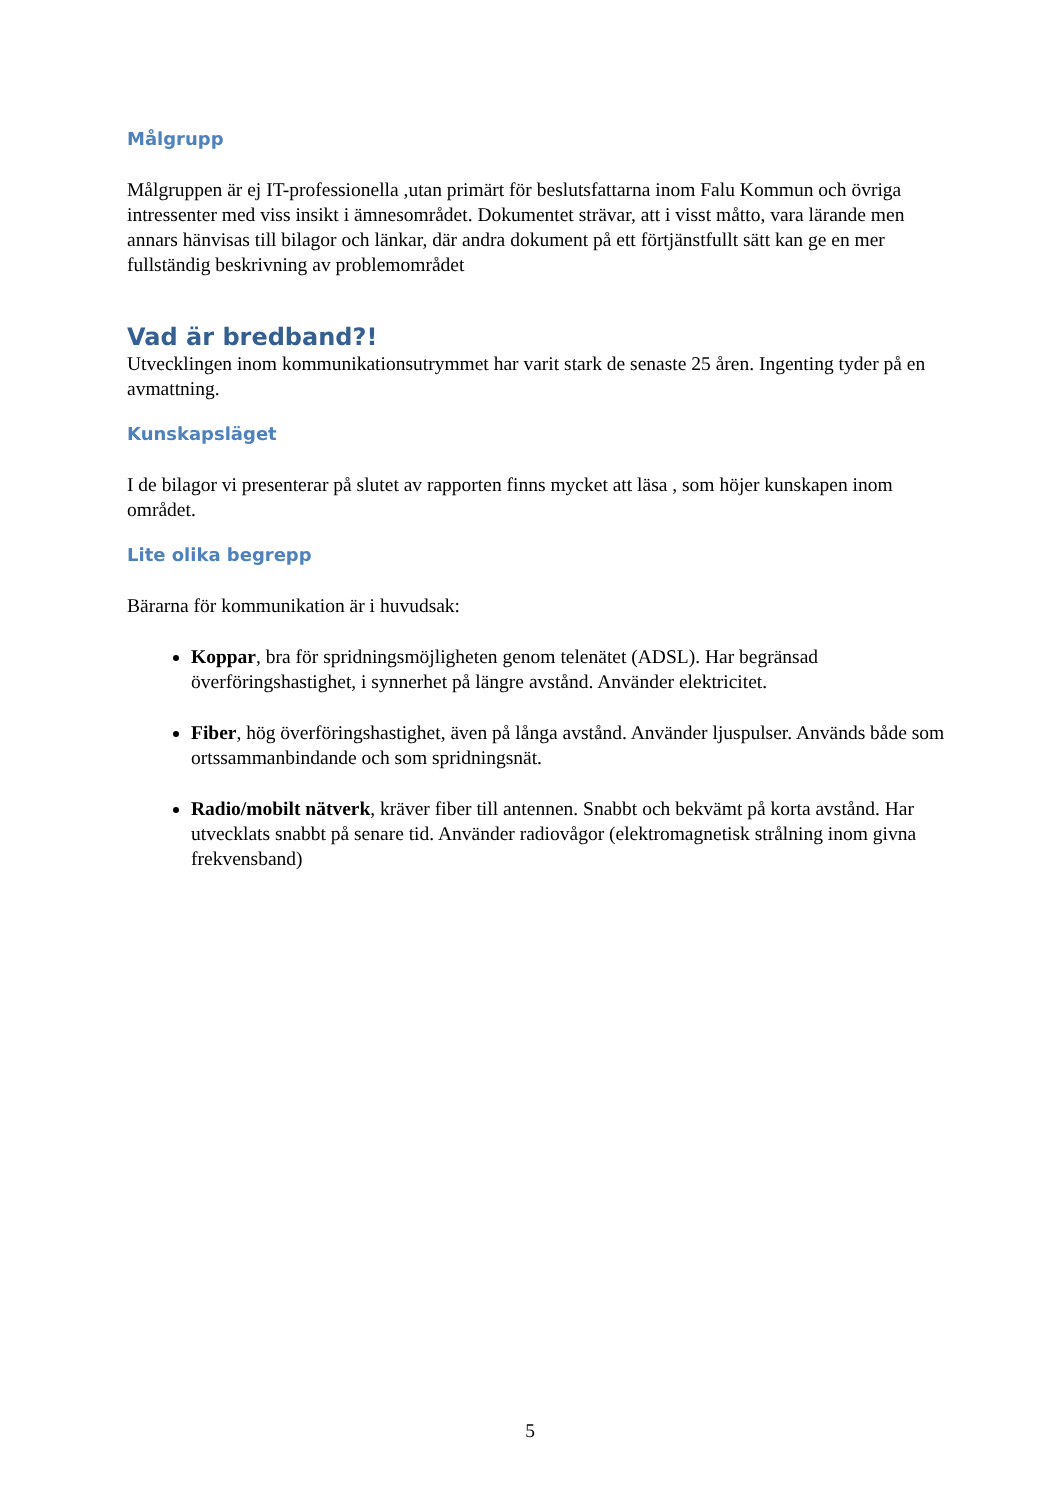Målgrupp
Målgruppen är ej IT-professionella ,utan primärt för beslutsfattarna inom Falu Kommun och övriga intressenter med viss insikt i ämnesområdet. Dokumentet strävar, att i visst måtto, vara lärande men annars hänvisas till bilagor och länkar, där andra dokument på ett förtjänstfullt sätt kan ge en mer fullständig beskrivning av problemområdet
Vad är bredband?!
Utvecklingen inom kommunikationsutrymmet har varit stark de senaste 25 åren. Ingenting tyder på en avmattning.
Kunskapsläget
I de bilagor vi presenterar på slutet av rapporten finns mycket att läsa , som höjer kunskapen inom området.
Lite olika begrepp
Bärarna för kommunikation är i huvudsak:
Koppar, bra för spridningsmöjligheten genom telenätet (ADSL). Har begränsad överföringshastighet, i synnerhet på längre avstånd. Använder elektricitet.
Fiber, hög överföringshastighet, även på långa avstånd. Använder ljuspulser. Används både som ortssammanbindande och som spridningsnät.
Radio/mobilt nätverk, kräver fiber till antennen. Snabbt och bekvämt på korta avstånd. Har utvecklats snabbt på senare tid. Använder radiovågor (elektromagnetisk strålning inom givna frekvensband)
5